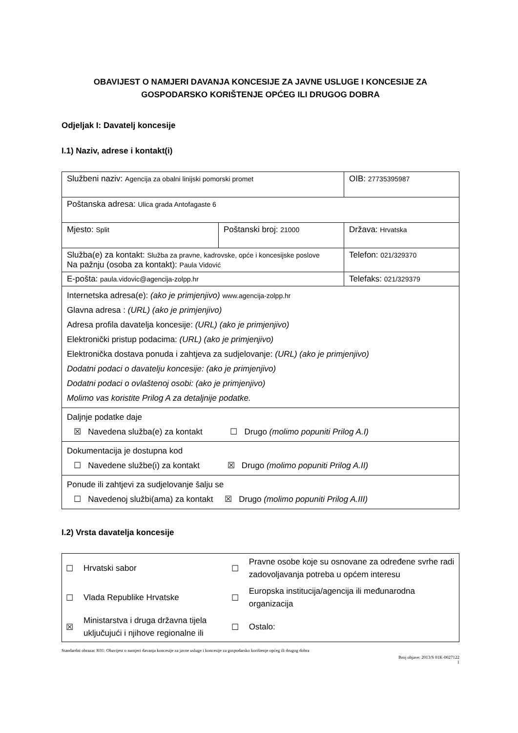OBAVIJEST O NAMJERI DAVANJA KONCESIJE ZA JAVNE USLUGE I KONCESIJE ZA GOSPODARSKO KORIŠTENJE OPĆEG ILI DRUGOG DOBRA
Odjeljak I: Davatelj koncesije
I.1) Naziv, adrese i kontakt(i)
| Službeni naziv: Agencija za obalni linijski pomorski promet | | OIB: 27735395987 |
| Poštanska adresa: Ulica grada Antofagaste 6 | | |
| Mjesto: Split | Poštanski broj: 21000 | Država: Hrvatska |
| Služba(e) za kontakt: Služba za pravne, kadrovske, opće i koncesijske poslove Na pažnju (osoba za kontakt): Paula Vidović | | Telefon: 021/329370 |
| E-pošta: paula.vidovic@agencija-zolpp.hr | | Telefaks: 021/329379 |
| Internetska adresa(e): (ako je primjenjivo) www.agencija-zolpp.hr Glavna adresa : (URL) (ako je primjenjivo) Adresa profila davatelja koncesije: (URL) (ako je primjenjivo) Elektronički pristup podacima: (URL) (ako je primjenjivo) Elektronička dostava ponuda i zahtjeva za sudjelovanje: (URL) (ako je primjenjivo) Dodatni podaci o davatelju koncesije: (ako je primjenjivo) Dodatni podaci o ovlaštenoj osobi: (ako je primjenjivo) Molimo vas koristite Prilog A za detaljnije podatke. | | |
| Daljnje podatke daje ☒ Navedena služba(e) za kontakt ☐ Drugo (molimo popuniti Prilog A.I) | | |
| Dokumentacija je dostupna kod ☐ Navedene službe(i) za kontakt ☒ Drugo (molimo popuniti Prilog A.II) | | |
| Ponude ili zahtjevi za sudjelovanje šalju se ☐ Navedenoj službi(ama) za kontakt ☒ Drugo (molimo popuniti Prilog A.III) | | |
I.2) Vrsta davatelja koncesije
| ☐ | Hrvatski sabor | ☐ | Pravne osobe koje su osnovane za određene svrhe radi zadovoljavanja potreba u općem interesu |
| ☐ | Vlada Republike Hrvatske | ☐ | Europska institucija/agencija ili međunarodna organizacija |
| ☒ | Ministarstva i druga državna tijela uključujući i njihove regionalne ili | ☐ | Ostalo: |
Standardni obrazac K01: Obavijest o namjeri davanja koncesije za javne usluge i koncesije za gospodarsko korištenje općeg ili drugog dobra
Broj objave: 2013/S 01K-0027122
1